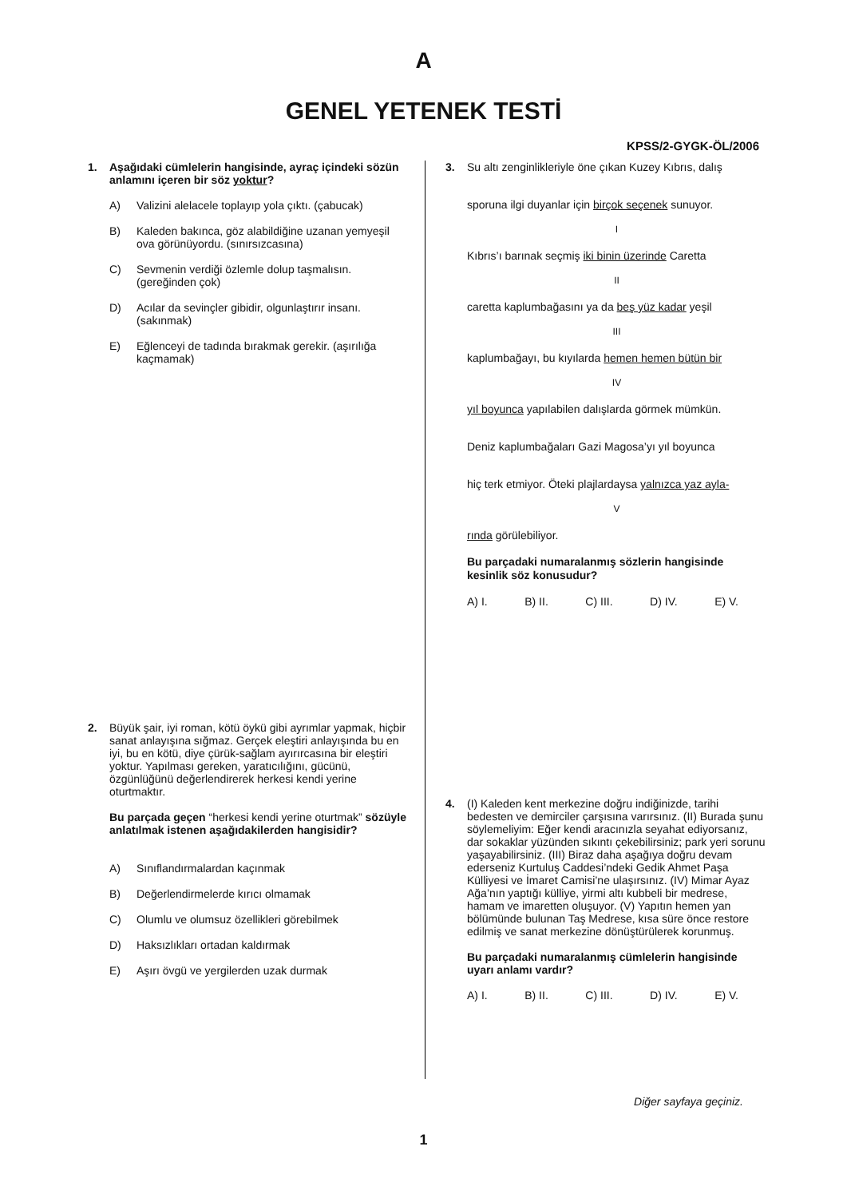A
GENEL YETENEK TESTİ
KPSS/2-GYGK-ÖL/2006
1. Aşağıdaki cümlelerin hangisinde, ayraç içindeki sözün anlamını içeren bir söz yoktur?
A) Valizini alelacele toplayıp yola çıktı. (çabucak)
B) Kaleden bakınca, göz alabildiğine uzanan yemyeşil ova görünüyordu. (sınırsızcasına)
C) Sevmenin verdiği özlemle dolup taşmalısın. (gereğinden çok)
D) Acılar da sevinçler gibidir, olgunlaştırır insanı. (sakınmak)
E) Eğlenceyi de tadında bırakmak gerekir. (aşırılığa kaçmamak)
2. Büyük şair, iyi roman, kötü öykü gibi ayrımlar yapmak, hiçbir sanat anlayışına sığmaz. Gerçek eleştiri anlayışında bu en iyi, bu en kötü, diye çürük-sağlam ayırırcasına bir eleştiri yoktur. Yapılması gereken, yaratıcılığını, gücünü, özgünlüğünü değerlendirerek herkesi kendi yerine oturtmaktır.
Bu parçada geçen “herkesi kendi yerine oturtmak” sözüyle anlatılmak istenen aşağıdakilerden hangisidir?
A) Sınıflandırmalardan kaçınmak
B) Değerlendirmelerde kırıcı olmamak
C) Olumlu ve olumsuz özellikleri görebilmek
D) Haksızlıkları ortadan kaldırmak
E) Aşırı övgü ve yergilerden uzak durmak
3.
Su altı zenginlikleriyle öne çıkan Kuzey Kıbrıs, dalış
sporuna ilgi duyanlar için birçok seçenek sunuyor.
I
Kıbrıs’ı barınak seçmiş iki binin üzerinde Caretta
II
caretta kaplumbağasını ya da beş yüz kadar yeşil
III
kaplumbağayı, bu kıyılarda hemen hemen bütün bir
IV
yıl boyunca yapılabilen dalışlarda görmek mümkün.
Deniz kaplumbağaları Gazi Magosa’yı yıl boyunca
hiç terk etmiyor. Öteki plajlardaysa yalnızca yaz ayla-
V
rında görülebiliyor.
Bu parçadaki numaralanmış sözlerin hangisinde kesinlik söz konusudur?
A) I. B) II. C) III. D) IV. E) V.
4. (I) Kaleden kent merkezine doğru indiğinizde, tarihi bedesten ve demirciler çarşısına varırsınız. (II) Burada şunu söylemeliyim: Eğer kendi aracınızla seyahat ediyorsanız, dar sokaklar yüzünden sıkıntı çekebilirsiniz; park yeri sorunu yaşayabilirsiniz. (III) Biraz daha aşağıya doğru devam ederseniz Kurtuluş Caddesi’ndeki Gedik Ahmet Paşa Külliyesi ve İmaret Camisi’ne ulaşırsınız. (IV) Mimar Ayaz Ağa’nın yaptığı külliye, yirmi altı kubbeli bir medrese, hamam ve imaretten oluşuyor. (V) Yapıtın hemen yan bölümünde bulunan Taş Medrese, kısa süre önce restore edilmiş ve sanat merkezine dönüştürülerek korunmuş.
Bu parçadaki numaralanmış cümlelerin hangisinde uyarı anlamı vardır?
A) I. B) II. C) III. D) IV. E) V.
Diğer sayfaya geçiniz.
1